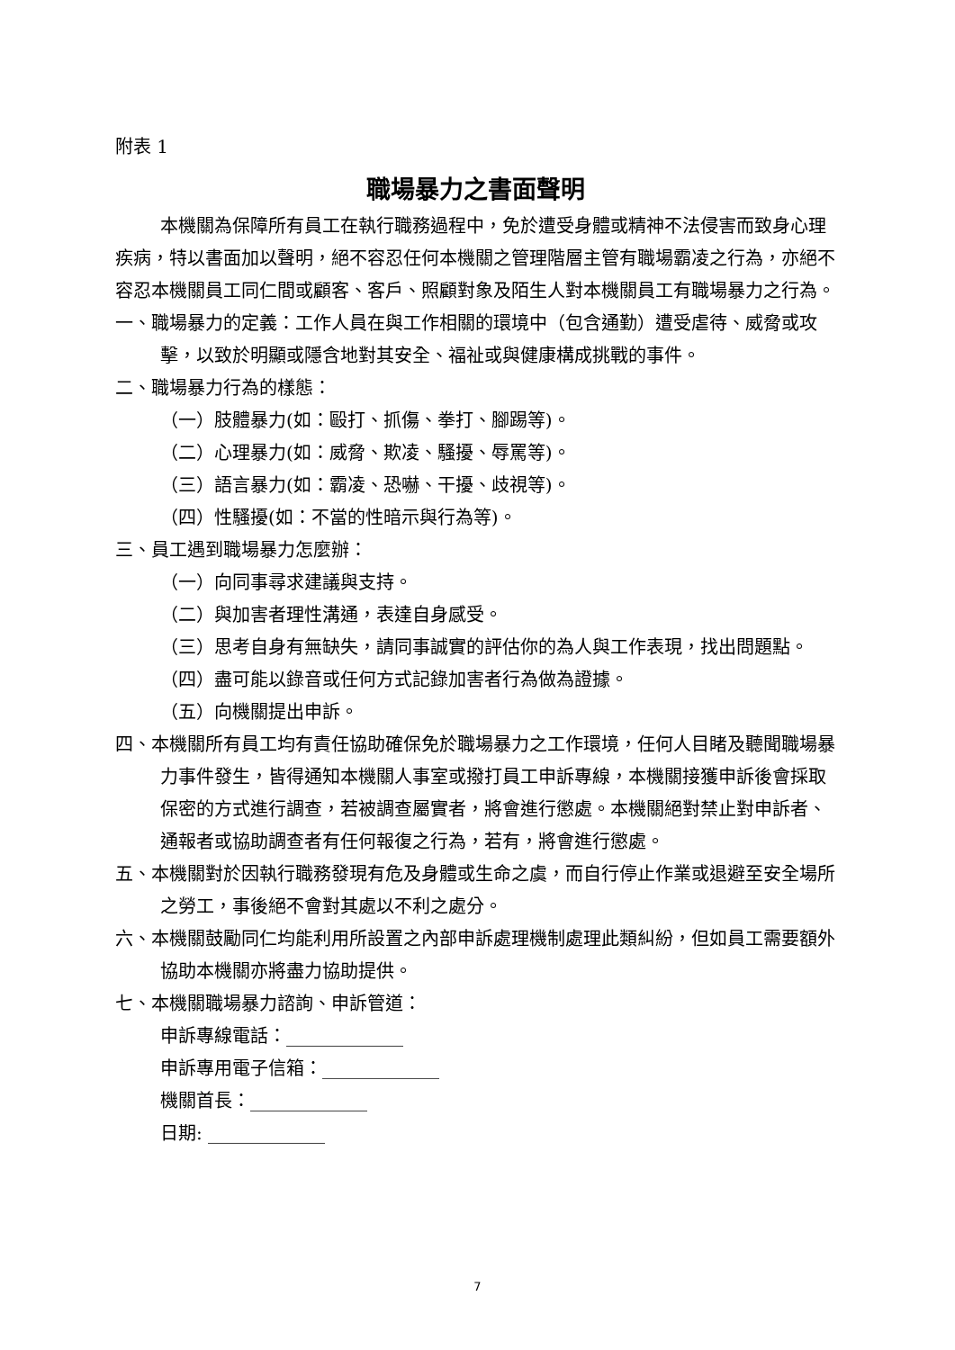附表 1
職場暴力之書面聲明
本機關為保障所有員工在執行職務過程中，免於遭受身體或精神不法侵害而致身心理疾病，特以書面加以聲明，絕不容忍任何本機關之管理階層主管有職場霸凌之行為，亦絕不容忍本機關員工同仁間或顧客、客戶、照顧對象及陌生人對本機關員工有職場暴力之行為。
一、職場暴力的定義：工作人員在與工作相關的環境中（包含通勤）遭受虐待、威脅或攻擊，以致於明顯或隱含地對其安全、福祉或與健康構成挑戰的事件。
二、職場暴力行為的樣態：
（一）肢體暴力(如：毆打、抓傷、拳打、腳踢等)。
（二）心理暴力(如：威脅、欺凌、騷擾、辱罵等)。
（三）語言暴力(如：霸凌、恐嚇、干擾、歧視等)。
（四）性騷擾(如：不當的性暗示與行為等)。
三、員工遇到職場暴力怎麼辦：
（一）向同事尋求建議與支持。
（二）與加害者理性溝通，表達自身感受。
（三）思考自身有無缺失，請同事誠實的評估你的為人與工作表現，找出問題點。
（四）盡可能以錄音或任何方式記錄加害者行為做為證據。
（五）向機關提出申訴。
四、本機關所有員工均有責任協助確保免於職場暴力之工作環境，任何人目睹及聽聞職場暴力事件發生，皆得通知本機關人事室或撥打員工申訴專線，本機關接獲申訴後會採取保密的方式進行調查，若被調查屬實者，將會進行懲處。本機關絕對禁止對申訴者、通報者或協助調查者有任何報復之行為，若有，將會進行懲處。
五、本機關對於因執行職務發現有危及身體或生命之虞，而自行停止作業或退避至安全場所之勞工，事後絕不會對其處以不利之處分。
六、本機關鼓勵同仁均能利用所設置之內部申訴處理機制處理此類糾紛，但如員工需要額外協助本機關亦將盡力協助提供。
七、本機關職場暴力諮詢、申訴管道：
申訴專線電話：_____________
申訴專用電子信箱：_____________
機關首長：_____________
日期: _____________
7